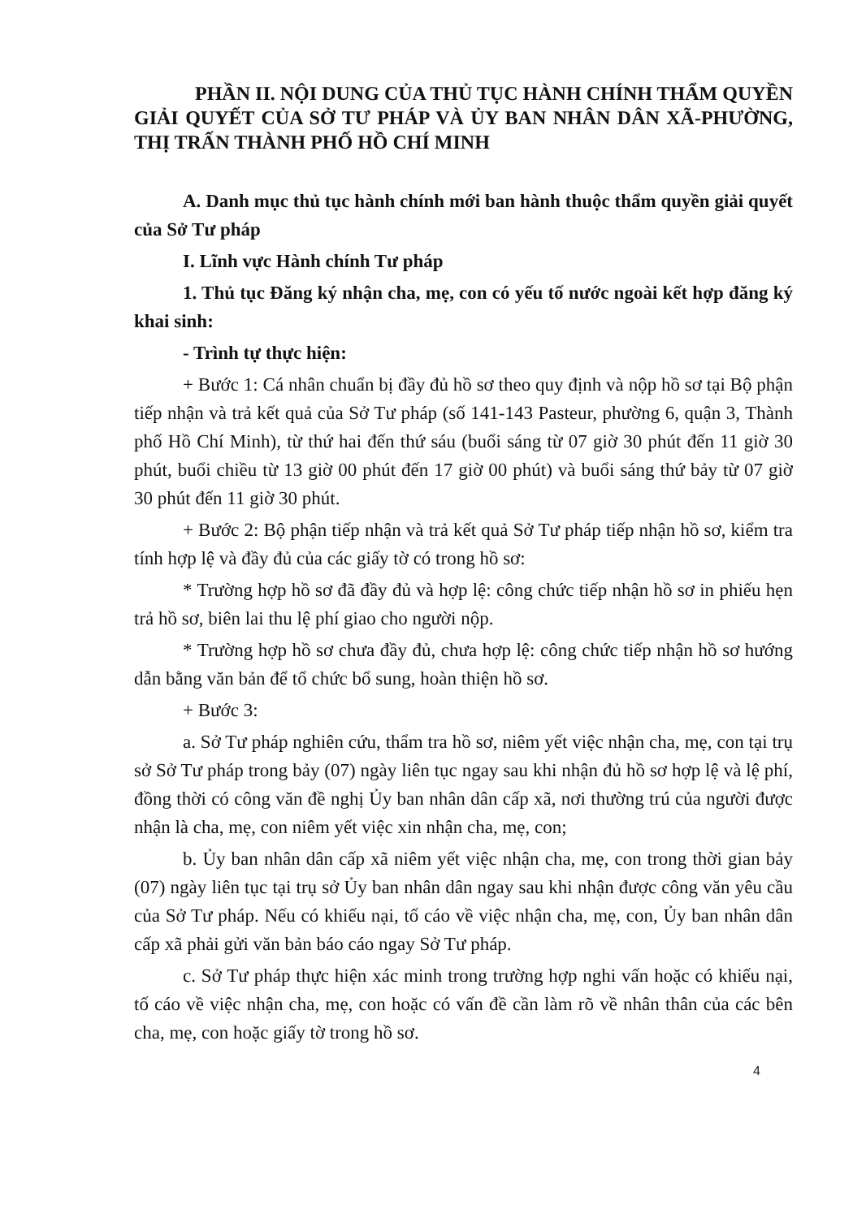PHẦN II. NỘI DUNG CỦA THỦ TỤC HÀNH CHÍNH THẨM QUYỀN GIẢI QUYẾT CỦA SỞ TƯ PHÁP VÀ ỦY BAN NHÂN DÂN XÃ-PHƯỜNG, THỊ TRẤN THÀNH PHỐ HỒ CHÍ MINH
A. Danh mục thủ tục hành chính mới ban hành thuộc thẩm quyền giải quyết của Sở Tư pháp
I. Lĩnh vực Hành chính Tư pháp
1. Thủ tục Đăng ký nhận cha, mẹ, con có yếu tố nước ngoài kết hợp đăng ký khai sinh:
- Trình tự thực hiện:
+ Bước 1: Cá nhân chuẩn bị đầy đủ hồ sơ theo quy định và nộp hồ sơ tại Bộ phận tiếp nhận và trả kết quả của Sở Tư pháp (số 141-143 Pasteur, phường 6, quận 3, Thành phố Hồ Chí Minh), từ thứ hai đến thứ sáu (buổi sáng từ 07 giờ 30 phút đến 11 giờ 30 phút, buổi chiều từ 13 giờ 00 phút đến 17 giờ 00 phút) và buổi sáng thứ bảy từ 07 giờ 30 phút đến 11 giờ 30 phút.
+ Bước 2: Bộ phận tiếp nhận và trả kết quả Sở Tư pháp tiếp nhận hồ sơ, kiểm tra tính hợp lệ và đầy đủ của các giấy tờ có trong hồ sơ:
* Trường hợp hồ sơ đã đầy đủ và hợp lệ: công chức tiếp nhận hồ sơ in phiếu hẹn trả hồ sơ, biên lai thu lệ phí giao cho người nộp.
* Trường hợp hồ sơ chưa đầy đủ, chưa hợp lệ: công chức tiếp nhận hồ sơ hướng dẫn bằng văn bản để tổ chức bổ sung, hoàn thiện hồ sơ.
+ Bước 3:
a. Sở Tư pháp nghiên cứu, thẩm tra hồ sơ, niêm yết việc nhận cha, mẹ, con tại trụ sở Sở Tư pháp trong bảy (07) ngày liên tục ngay sau khi nhận đủ hồ sơ hợp lệ và lệ phí, đồng thời có công văn đề nghị Ủy ban nhân dân cấp xã, nơi thường trú của người được nhận là cha, mẹ, con niêm yết việc xin nhận cha, mẹ, con;
b. Ủy ban nhân dân cấp xã niêm yết việc nhận cha, mẹ, con trong thời gian bảy (07) ngày liên tục tại trụ sở Ủy ban nhân dân ngay sau khi nhận được công văn yêu cầu của Sở Tư pháp. Nếu có khiếu nại, tố cáo về việc nhận cha, mẹ, con, Ủy ban nhân dân cấp xã phải gửi văn bản báo cáo ngay Sở Tư pháp.
c. Sở Tư pháp thực hiện xác minh trong trường hợp nghi vấn hoặc có khiếu nại, tố cáo về việc nhận cha, mẹ, con hoặc có vấn đề cần làm rõ về nhân thân của các bên cha, mẹ, con hoặc giấy tờ trong hồ sơ.
4